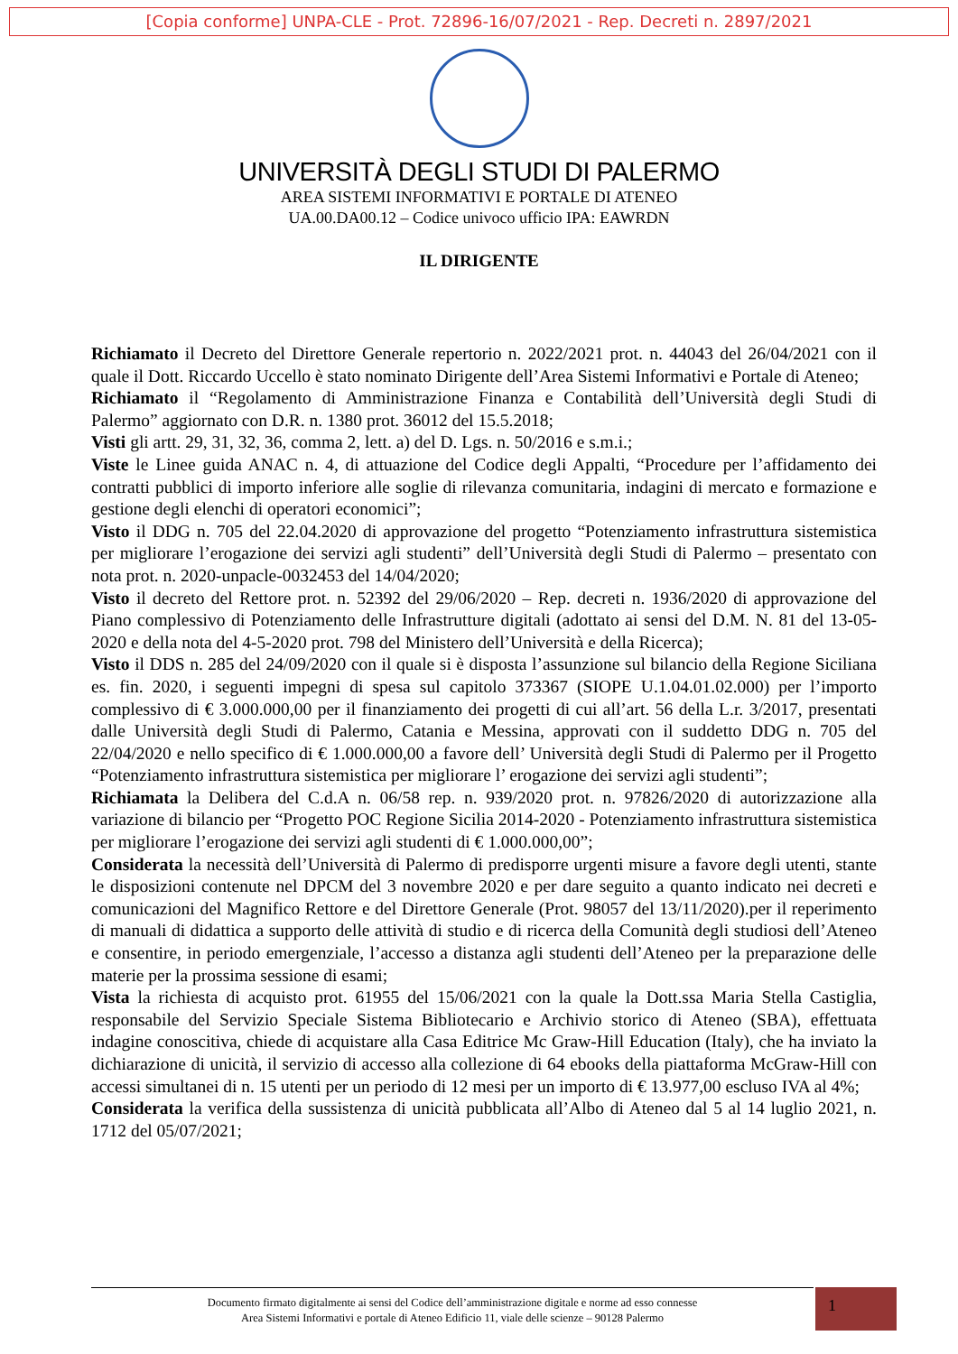[Copia conforme] UNPA-CLE - Prot. 72896-16/07/2021 - Rep. Decreti n. 2897/2021
UNIVERSITÀ DEGLI STUDI DI PALERMO
AREA SISTEMI INFORMATIVI E PORTALE DI ATENEO
UA.00.DA00.12 – Codice univoco ufficio IPA: EAWRDN
IL DIRIGENTE
Richiamato il Decreto del Direttore Generale repertorio n. 2022/2021 prot. n. 44043 del 26/04/2021 con il quale il Dott. Riccardo Uccello è stato nominato Dirigente dell’Area Sistemi Informativi e Portale di Ateneo;
Richiamato il “Regolamento di Amministrazione Finanza e Contabilità dell’Università degli Studi di Palermo” aggiornato con D.R. n. 1380 prot. 36012 del 15.5.2018;
Visti gli artt. 29, 31, 32, 36, comma 2, lett. a) del D. Lgs. n. 50/2016 e s.m.i.;
Viste le Linee guida ANAC n. 4, di attuazione del Codice degli Appalti, “Procedure per l’affidamento dei contratti pubblici di importo inferiore alle soglie di rilevanza comunitaria, indagini di mercato e formazione e gestione degli elenchi di operatori economici”;
Visto il DDG n. 705 del 22.04.2020 di approvazione del progetto “Potenziamento infrastruttura sistemistica per migliorare l’erogazione dei servizi agli studenti” dell’Università degli Studi di Palermo – presentato con nota prot. n. 2020-unpacle-0032453 del 14/04/2020;
Visto il decreto del Rettore prot. n. 52392 del 29/06/2020 – Rep. decreti n. 1936/2020 di approvazione del Piano complessivo di Potenziamento delle Infrastrutture digitali (adottato ai sensi del D.M. N. 81 del 13-05-2020 e della nota del 4-5-2020 prot. 798 del Ministero dell’Università e della Ricerca);
Visto il DDS n. 285 del 24/09/2020 con il quale si è disposta l’assunzione sul bilancio della Regione Siciliana es. fin. 2020, i seguenti impegni di spesa sul capitolo 373367 (SIOPE U.1.04.01.02.000) per l’importo complessivo di € 3.000.000,00 per il finanziamento dei progetti di cui all’art. 56 della L.r. 3/2017, presentati dalle Università degli Studi di Palermo, Catania e Messina, approvati con il suddetto DDG n. 705 del 22/04/2020 e nello specifico di € 1.000.000,00 a favore dell’ Università degli Studi di Palermo per il Progetto “Potenziamento infrastruttura sistemistica per migliorare l’ erogazione dei servizi agli studenti”;
Richiamata la Delibera del C.d.A n. 06/58 rep. n. 939/2020 prot. n. 97826/2020 di autorizzazione alla variazione di bilancio per “Progetto POC Regione Sicilia 2014-2020 - Potenziamento infrastruttura sistemistica per migliorare l’erogazione dei servizi agli studenti di € 1.000.000,00”;
Considerata la necessità dell’Università di Palermo di predisporre urgenti misure a favore degli utenti, stante le disposizioni contenute nel DPCM del 3 novembre 2020 e per dare seguito a quanto indicato nei decreti e comunicazioni del Magnifico Rettore e del Direttore Generale (Prot. 98057 del 13/11/2020).per il reperimento di manuali di didattica a supporto delle attività di studio e di ricerca della Comunità degli studiosi dell’Ateneo e consentire, in periodo emergenziale, l’accesso a distanza agli studenti dell’Ateneo per la preparazione delle materie per la prossima sessione di esami;
Vista la richiesta di acquisto prot. 61955 del 15/06/2021 con la quale la Dott.ssa Maria Stella Castiglia, responsabile del Servizio Speciale Sistema Bibliotecario e Archivio storico di Ateneo (SBA), effettuata indagine conoscitiva, chiede di acquistare alla Casa Editrice Mc Graw-Hill Education (Italy), che ha inviato la dichiarazione di unicità, il servizio di accesso alla collezione di 64 ebooks della piattaforma McGraw-Hill con accessi simultanei di n. 15 utenti per un periodo di 12 mesi per un importo di € 13.977,00 escluso IVA al 4%;
Considerata la verifica della sussistenza di unicità pubblicata all’Albo di Ateneo dal 5 al 14 luglio 2021, n. 1712 del 05/07/2021;
Documento firmato digitalmente ai sensi del Codice dell’amministrazione digitale e norme ad esso connesse
Area Sistemi Informativi e portale di Ateneo Edificio 11, viale delle scienze – 90128 Palermo
1